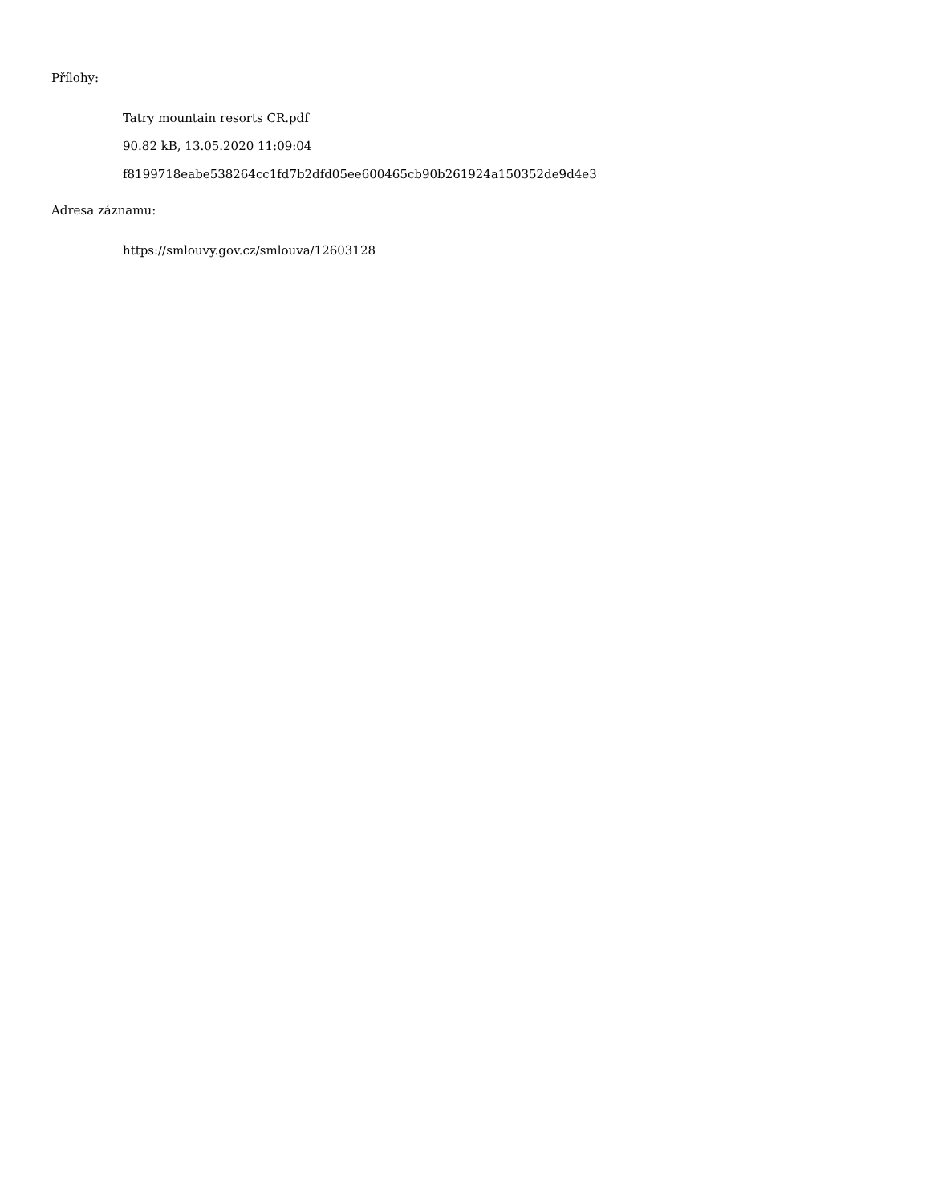Přílohy:
Tatry mountain resorts CR.pdf
90.82 kB, 13.05.2020 11:09:04
f8199718eabe538264cc1fd7b2dfd05ee600465cb90b261924a150352de9d4e3
Adresa záznamu:
https://smlouvy.gov.cz/smlouva/12603128